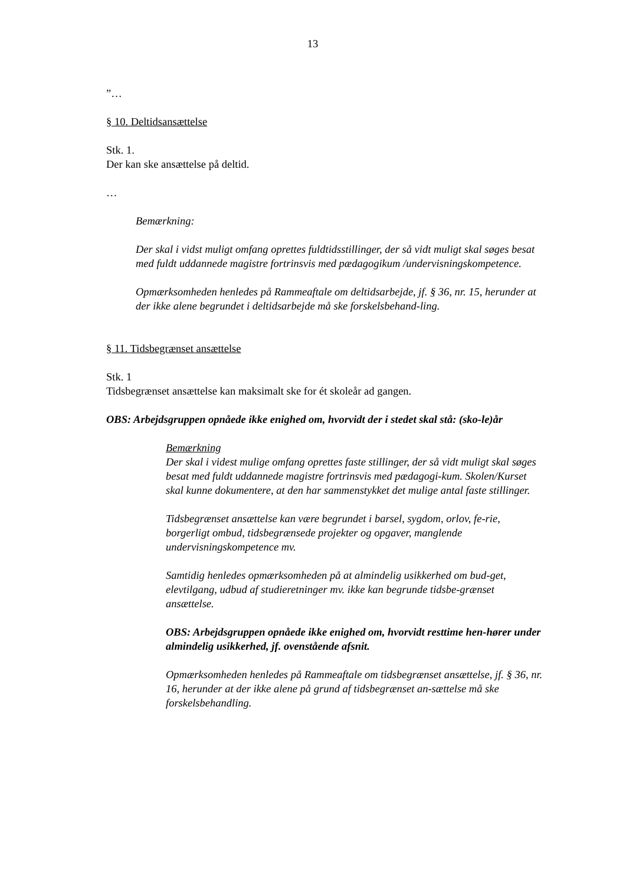13
”…
§ 10. Deltidsansættelse
Stk. 1.
Der kan ske ansættelse på deltid.
…
Bemærkning:
Der skal i vidst muligt omfang oprettes fuldtidsstillinger, der så vidt muligt skal søges besat med fuldt uddannede magistre fortrinsvis med pædagogikum /undervisningskompetence.
Opmærksomheden henledes på Rammeaftale om deltidsarbejde, jf. § 36, nr. 15, herunder at der ikke alene begrundet i deltidsarbejde må ske forskelsbehand-ling.
§ 11. Tidsbegrænset ansættelse
Stk. 1
Tidsbegrænset ansættelse kan maksimalt ske for ét skoleår ad gangen.
OBS: Arbejdsgruppen opnåede ikke enighed om, hvorvidt der i stedet skal stå: (sko-le)år
Bemærkning
Der skal i videst mulige omfang oprettes faste stillinger, der så vidt muligt skal søges besat med fuldt uddannede magistre fortrinsvis med pædagogi-kum. Skolen/Kurset skal kunne dokumentere, at den har sammenstykket det mulige antal faste stillinger.
Tidsbegrænset ansættelse kan være begrundet i barsel, sygdom, orlov, fe-rie, borgerligt ombud, tidsbegrænsede projekter og opgaver, manglende undervisningskompetence mv.
Samtidig henledes opmærksomheden på at almindelig usikkerhed om bud-get, elevtilgang, udbud af studieretninger mv. ikke kan begrunde tidsbe-grænset ansættelse.
OBS: Arbejdsgruppen opnåede ikke enighed om, hvorvidt resttime hen-hører under almindelig usikkerhed, jf. ovenstående afsnit.
Opmærksomheden henledes på Rammeaftale om tidsbegrænset ansættelse, jf. § 36, nr. 16, herunder at der ikke alene på grund af tidsbegrænset an-sættelse må ske forskelsbehandling.